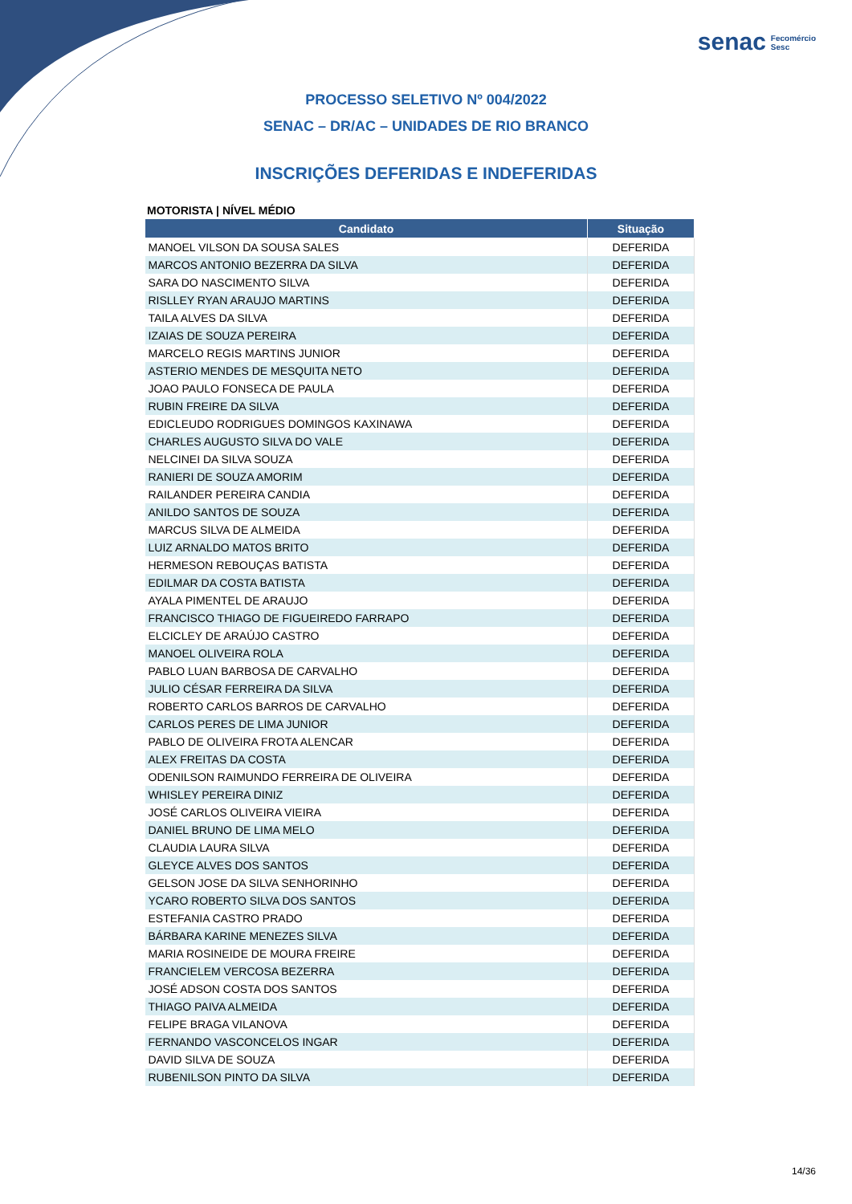senac Fecomércio
Sesc
PROCESSO SELETIVO Nº 004/2022
SENAC – DR/AC – UNIDADES DE RIO BRANCO
INSCRIÇÕES DEFERIDAS E INDEFERIDAS
MOTORISTA | NÍVEL MÉDIO
| Candidato | Situação |
| --- | --- |
| MANOEL VILSON DA SOUSA SALES | DEFERIDA |
| MARCOS ANTONIO BEZERRA DA SILVA | DEFERIDA |
| SARA DO NASCIMENTO SILVA | DEFERIDA |
| RISLLEY RYAN ARAUJO MARTINS | DEFERIDA |
| TAILA ALVES DA SILVA | DEFERIDA |
| IZAIAS DE SOUZA PEREIRA | DEFERIDA |
| MARCELO REGIS MARTINS JUNIOR | DEFERIDA |
| ASTERIO MENDES DE MESQUITA NETO | DEFERIDA |
| JOAO PAULO FONSECA DE PAULA | DEFERIDA |
| RUBIN FREIRE DA SILVA | DEFERIDA |
| EDICLEUDO RODRIGUES DOMINGOS KAXINAWA | DEFERIDA |
| CHARLES AUGUSTO SILVA DO VALE | DEFERIDA |
| NELCINEI DA SILVA SOUZA | DEFERIDA |
| RANIERI DE SOUZA AMORIM | DEFERIDA |
| RAILANDER PEREIRA CANDIA | DEFERIDA |
| ANILDO SANTOS DE SOUZA | DEFERIDA |
| MARCUS SILVA DE ALMEIDA | DEFERIDA |
| LUIZ ARNALDO MATOS BRITO | DEFERIDA |
| HERMESON REBOUÇAS BATISTA | DEFERIDA |
| EDILMAR DA COSTA BATISTA | DEFERIDA |
| AYALA PIMENTEL DE ARAUJO | DEFERIDA |
| FRANCISCO THIAGO DE FIGUEIREDO FARRAPO | DEFERIDA |
| ELCICLEY DE ARAÚJO CASTRO | DEFERIDA |
| MANOEL OLIVEIRA ROLA | DEFERIDA |
| PABLO LUAN BARBOSA DE CARVALHO | DEFERIDA |
| JULIO CÉSAR FERREIRA DA SILVA | DEFERIDA |
| ROBERTO CARLOS BARROS DE CARVALHO | DEFERIDA |
| CARLOS PERES DE LIMA JUNIOR | DEFERIDA |
| PABLO DE OLIVEIRA FROTA ALENCAR | DEFERIDA |
| ALEX FREITAS DA COSTA | DEFERIDA |
| ODENILSON RAIMUNDO FERREIRA DE OLIVEIRA | DEFERIDA |
| WHISLEY PEREIRA DINIZ | DEFERIDA |
| JOSÉ CARLOS OLIVEIRA VIEIRA | DEFERIDA |
| DANIEL BRUNO DE LIMA MELO | DEFERIDA |
| CLAUDIA LAURA SILVA | DEFERIDA |
| GLEYCE ALVES DOS SANTOS | DEFERIDA |
| GELSON JOSE DA SILVA SENHORINHO | DEFERIDA |
| YCARO ROBERTO SILVA DOS SANTOS | DEFERIDA |
| ESTEFANIA CASTRO PRADO | DEFERIDA |
| BÁRBARA KARINE MENEZES SILVA | DEFERIDA |
| MARIA ROSINEIDE DE MOURA FREIRE | DEFERIDA |
| FRANCIELEM VERCOSA BEZERRA | DEFERIDA |
| JOSÉ ADSON COSTA DOS SANTOS | DEFERIDA |
| THIAGO PAIVA ALMEIDA | DEFERIDA |
| FELIPE BRAGA VILANOVA | DEFERIDA |
| FERNANDO VASCONCELOS INGAR | DEFERIDA |
| DAVID SILVA DE SOUZA | DEFERIDA |
| RUBENILSON PINTO DA SILVA | DEFERIDA |
14/36